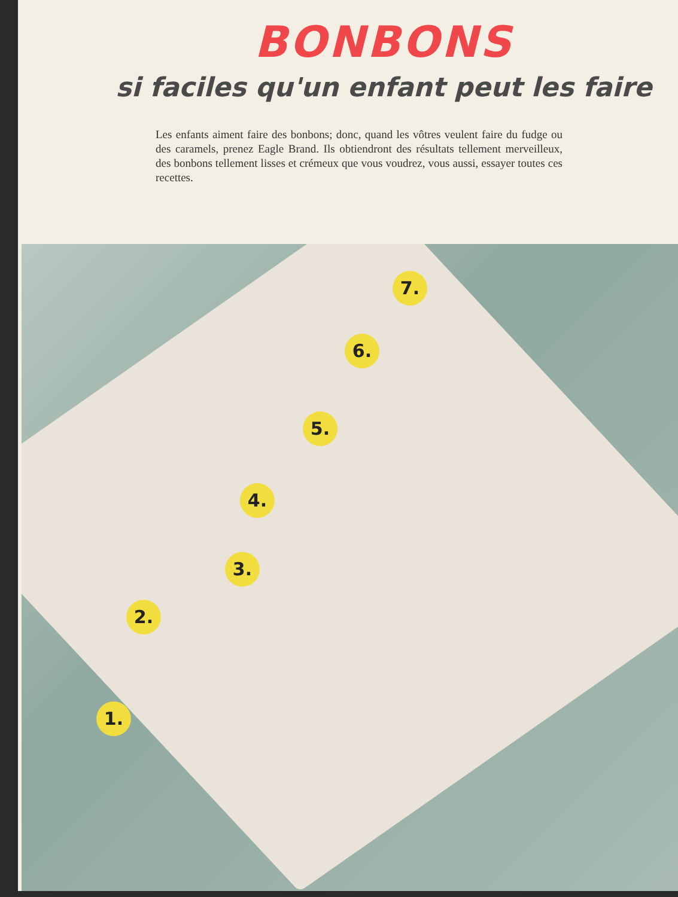BONBONS
si faciles qu'un enfant peut les faire
Les enfants aiment faire des bonbons; donc, quand les vôtres veulent faire du fudge ou des caramels, prenez Eagle Brand. Ils obtiendront des résultats tellement merveilleux, des bonbons tellement lisses et crémeux que vous voudrez, vous aussi, essayer toutes ces recettes.
7.
6.
5.
4.
3.
2.
1.